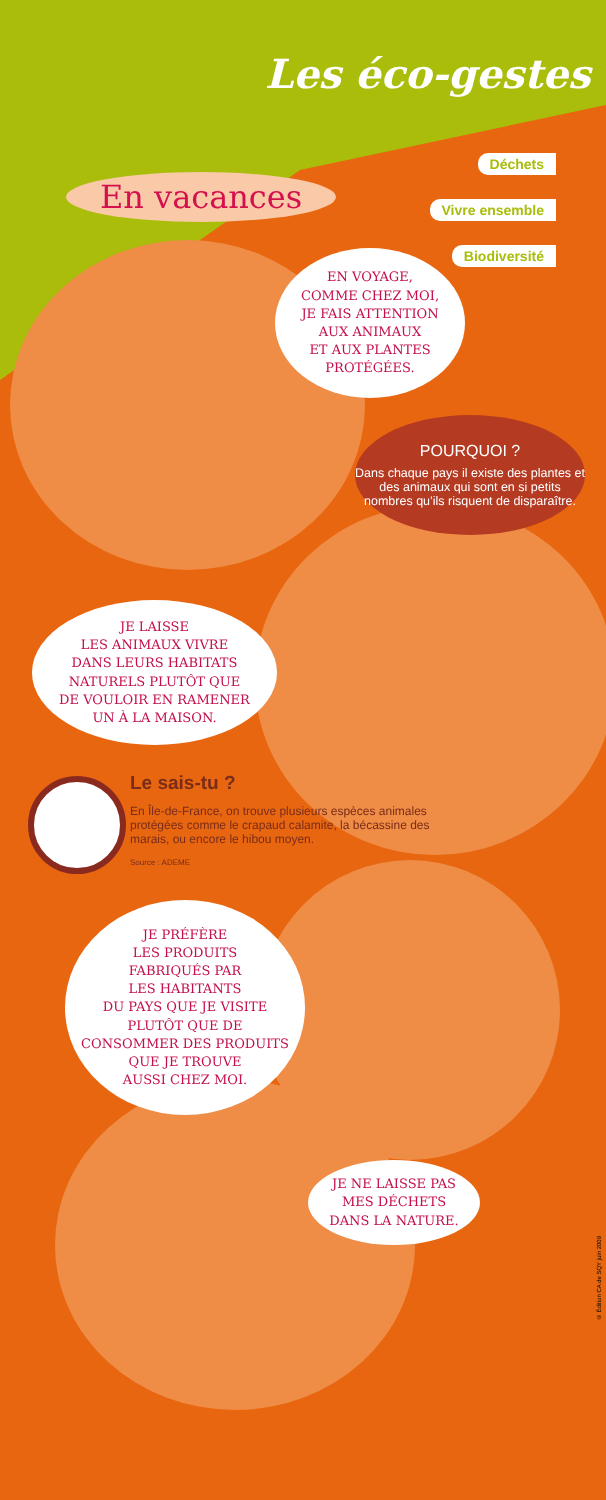Les éco-gestes
En vacances
Déchets
Vivre ensemble
Biodiversité
EN VOYAGE,
COMME CHEZ MOI,
JE FAIS ATTENTION
AUX ANIMAUX
ET AUX PLANTES
PROTÉGÉES.
POURQUOI ?
Dans chaque pays il existe des plantes et des animaux qui sont en si petits nombres qu’ils risquent de disparaître.
JE LAISSE
LES ANIMAUX VIVRE
DANS LEURS HABITATS
NATURELS PLUTÔT QUE
DE VOULOIR EN RAMENER
UN À LA MAISON.
Le sais-tu ?
En Île-de-France, on trouve plusieurs espèces animales protégées comme le crapaud calamite, la bécassine des marais, ou encore le hibou moyen.
Source : ADEME
JE PRÉFÈRE
LES PRODUITS
FABRIQUÉS PAR
LES HABITANTS
DU PAYS QUE JE VISITE
PLUTÔT QUE DE
CONSOMMER DES PRODUITS
QUE JE TROUVE
AUSSI CHEZ MOI.
JE NE LAISSE PAS
MES DÉCHETS
DANS LA NATURE.
© Édition CA de SQY juin 2009